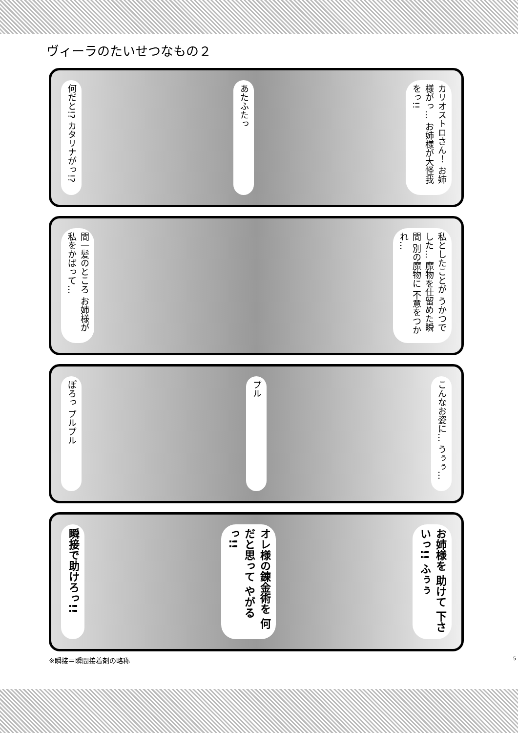ヴィーラのたいせつなもの２
何だと!? カタリナがっ!?
あたふたっ
カリオストロさん！ お姉様がっ… お姉様が大怪我をっ!!
間一髪のところ お姉様が 私をかばって…
私としたことが うかつでした… 魔物を仕留めた瞬間 別の魔物に 不意をつかれ…
ぽろっ プルプル
プル
こんなお姿に… うぅぅ…
瞬接で助けろっ!!
オレ様の錬金術を 何だと思って やがるっ!!
お姉様を 助けて 下さいっ!! ふぅぅ
※瞬接＝瞬間接着剤の略称
5